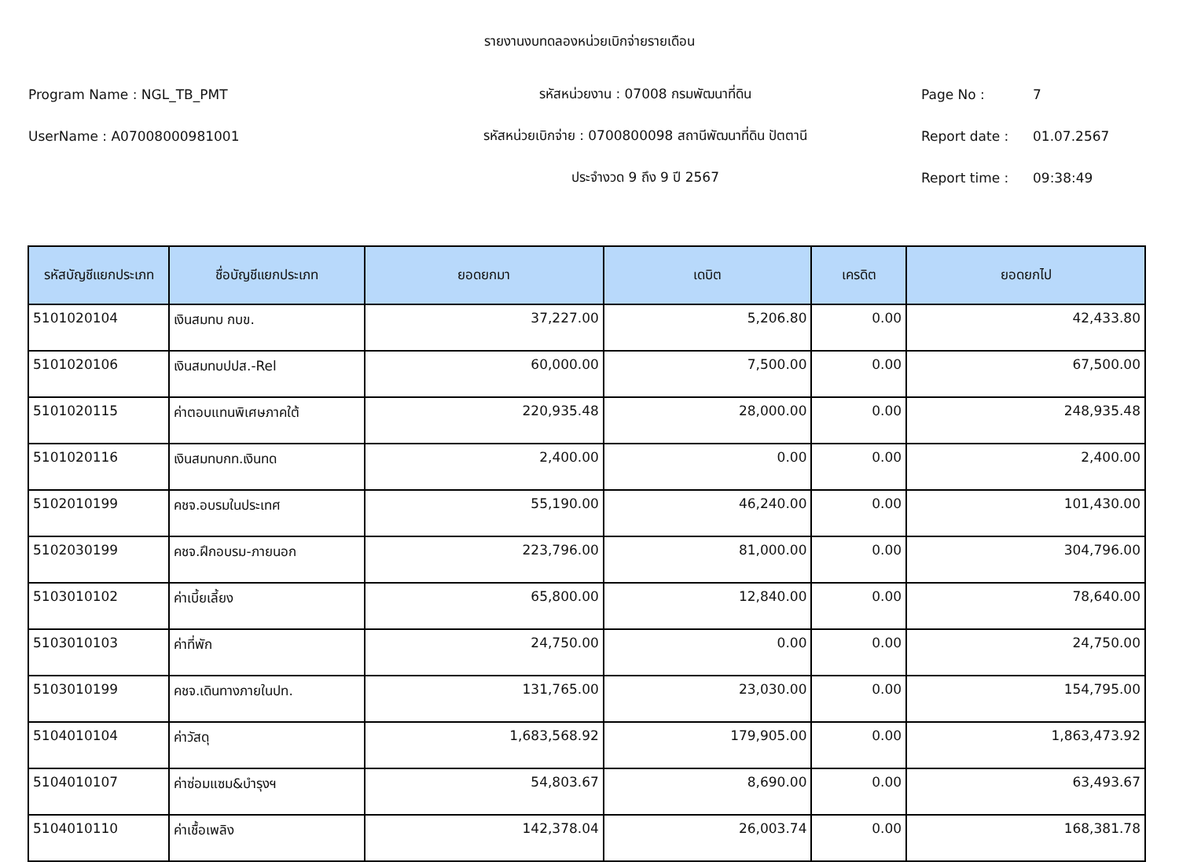รายงานงบทดลองหน่วยเบิกจ่ายรายเดือน
Program Name : NGL_TB_PMT รหัสหน่วยงาน : 07008 กรมพัฒนาที่ดิน Page No : 7
UserName : A07008000981001 รหัสหน่วยเบิกจ่าย : 0700800098 สถานีพัฒนาที่ดิน ปัตตานี Report date : 01.07.2567
ประจำงวด 9 ถึง 9 ปี 2567 Report time : 09:38:49
| รหัสบัญชีแยกประเภท | ชื่อบัญชีแยกประเภท | ยอดยกมา | เดบิต | เครดิต | ยอดยกไป |
| --- | --- | --- | --- | --- | --- |
| 5101020104 | เงินสมทบ กบข. | 37,227.00 | 5,206.80 | 0.00 | 42,433.80 |
| 5101020106 | เงินสมทบปปส.-Rel | 60,000.00 | 7,500.00 | 0.00 | 67,500.00 |
| 5101020115 | ค่าตอบแทนพิเศษภาคใต้ | 220,935.48 | 28,000.00 | 0.00 | 248,935.48 |
| 5101020116 | เงินสมทบกท.เงินทด | 2,400.00 | 0.00 | 0.00 | 2,400.00 |
| 5102010199 | คชจ.อบรมในประเทศ | 55,190.00 | 46,240.00 | 0.00 | 101,430.00 |
| 5102030199 | คชจ.ฝึกอบรม-ภายนอก | 223,796.00 | 81,000.00 | 0.00 | 304,796.00 |
| 5103010102 | ค่าเบี้ยเลี้ยง | 65,800.00 | 12,840.00 | 0.00 | 78,640.00 |
| 5103010103 | ค่าที่พัก | 24,750.00 | 0.00 | 0.00 | 24,750.00 |
| 5103010199 | คชจ.เดินทางภายในปท. | 131,765.00 | 23,030.00 | 0.00 | 154,795.00 |
| 5104010104 | ค่าวัสดุ | 1,683,568.92 | 179,905.00 | 0.00 | 1,863,473.92 |
| 5104010107 | ค่าซ่อมแซม&บำรุงฯ | 54,803.67 | 8,690.00 | 0.00 | 63,493.67 |
| 5104010110 | ค่าเชื้อเพลิง | 142,378.04 | 26,003.74 | 0.00 | 168,381.78 |